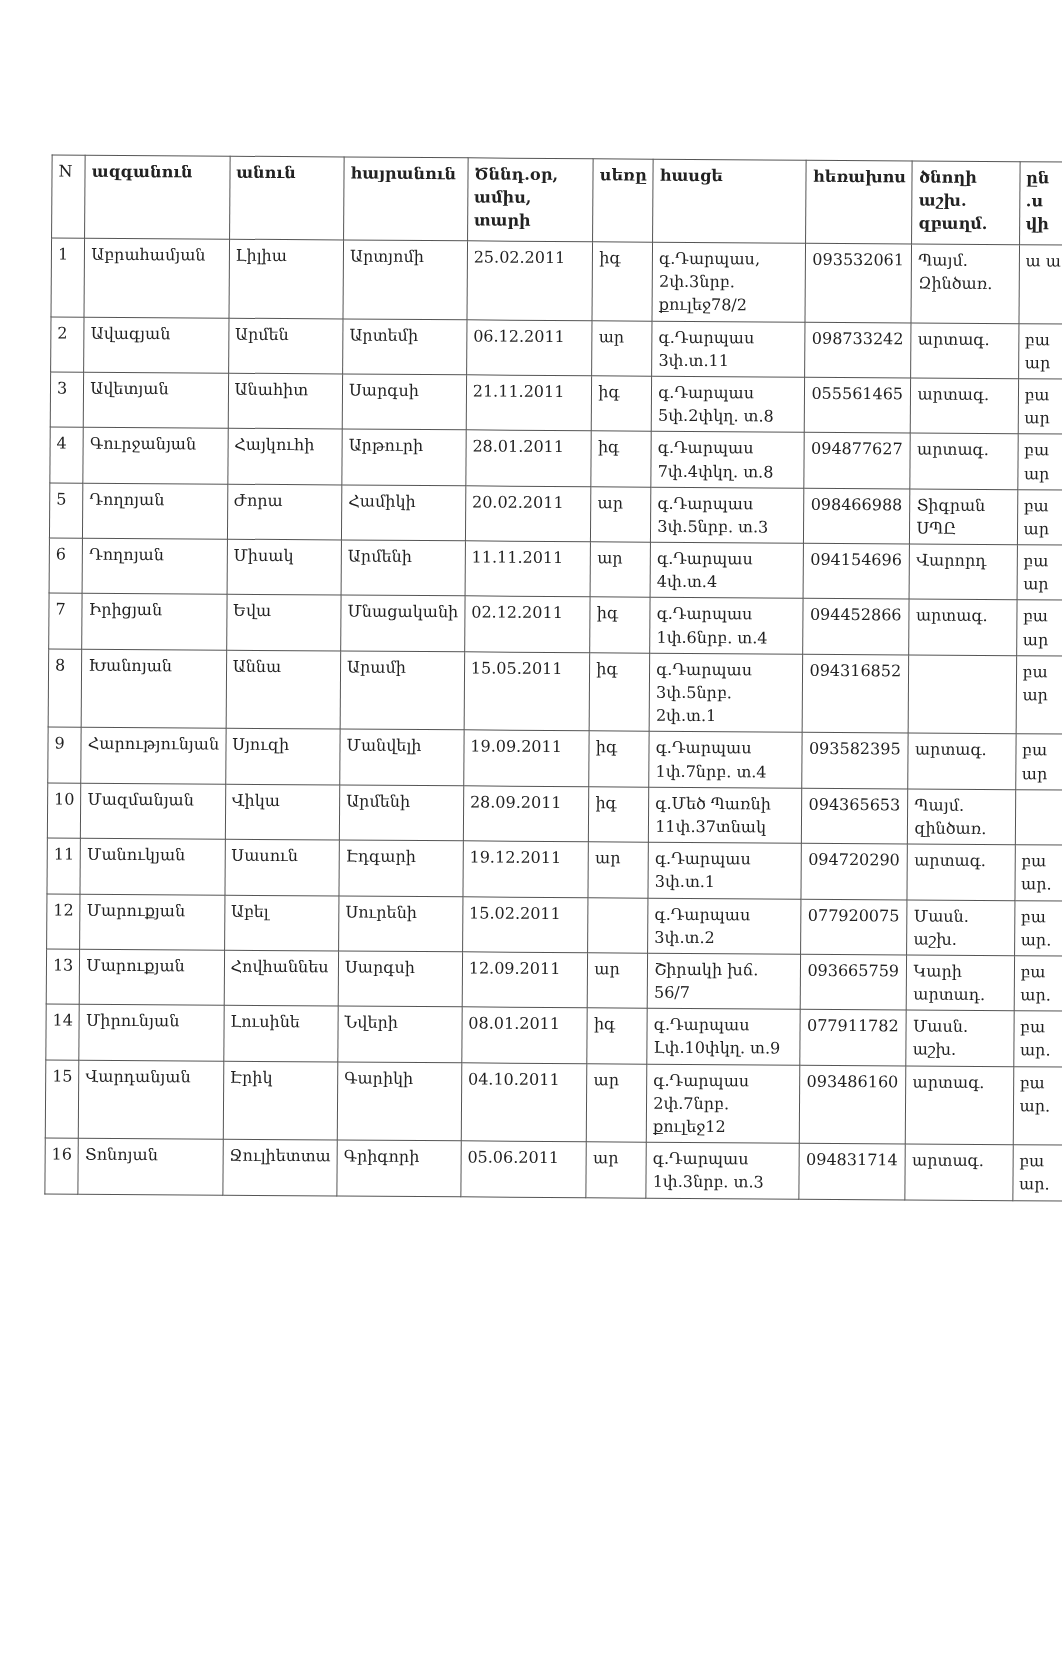| N | ազգանուն | անուն | հայրանուն | Ծննդ.օր, ամիս, տարի | սեռը | հասցե | հեռախոս | ծնողի աշխ. զբաղմ. | ըն .ս վի |
| --- | --- | --- | --- | --- | --- | --- | --- | --- | --- |
| 1 | Աբրահամյան | Լիլիա | Արտյոմի | 25.02.2011 | իգ | գ.Դարպաս, 2փ.3նրբ. քուլեջ78/2 | 093532061 | Պայմ. Զինծառ. | ա ա |
| 2 | Ավագյան | Արմեն | Արտեմի | 06.12.2011 | ար | գ.Դարպաս 3փ.տ.11 | 098733242 | արտագ. | բա ար |
| 3 | Ավետյան | Անահիտ | Սարգսի | 21.11.2011 | իգ | գ.Դարպաս 5փ.2փկղ. տ.8 | 055561465 | արտագ. | բա ար |
| 4 | Գուրջանյան | Հայկուհի | Արթուրի | 28.01.2011 | իգ | գ.Դարպաս 7փ.4փկղ. տ.8 | 094877627 | արտագ. | բա ար |
| 5 | Դողոյան | Ժորա | Համիկի | 20.02.2011 | ար | գ.Դարպաս 3փ.5նրբ. տ.3 | 098466988 | Տիգրան ՍՊԸ | բա ար |
| 6 | Դողոյան | Միսակ | Արմենի | 11.11.2011 | ար | գ.Դարպաս 4փ.տ.4 | 094154696 | Վարորդ | բա ար |
| 7 | Իրիցյան | Եվա | Մնացականի | 02.12.2011 | իգ | գ.Դարպաս 1փ.6նրբ. տ.4 | 094452866 | արտագ. | բա ար |
| 8 | Խանոյան | Աննա | Արամի | 15.05.2011 | իգ | գ.Դարպաս 3փ.5նրբ. 2փ.տ.1 | 094316852 | | բա ար |
| 9 | Հարությունյան | Սյուզի | Մանվելի | 19.09.2011 | իգ | գ.Դարպաս 1փ.7նրբ. տ.4 | 093582395 | արտագ. | բա ար |
| 10 | Մազմանյան | Վիկա | Արմենի | 28.09.2011 | իգ | գ.Մեծ Պառնի 11փ.37տնակ | 094365653 | Պայմ. զինծառ. | |
| 11 | Մանուկյան | Սասուն | Էդգարի | 19.12.2011 | ար | գ.Դարպաս 3փ.տ.1 | 094720290 | արտագ. | բա ար. |
| 12 | Մարուքյան | Աբել | Սուրենի | 15.02.2011 | | գ.Դարպաս 3փ.տ.2 | 077920075 | Մասն. աշխ. | բա ար. |
| 13 | Մարուքյան | Հովհաննես | Սարգսի | 12.09.2011 | ար | Շիրակի խճ. 56/7 | 093665759 | Կարի արտադ. | բա ար. |
| 14 | Միրունյան | Լուսինե | Նվերի | 08.01.2011 | իգ | գ.Դարպաս Լփ.10փկղ. տ.9 | 077911782 | Մասն. աշխ. | բա ար. |
| 15 | Վարդանյան | Էրիկ | Գարիկի | 04.10.2011 | ար | գ.Դարպաս 2փ.7նրբ. քուլեջ12 | 093486160 | արտագ. | բա ար. |
| 16 | Տոնոյան | Ջուլիետտա | Գրիգորի | 05.06.2011 | ար | գ.Դարպաս 1փ.3նրբ. տ.3 | 094831714 | արտագ. | բա ար. |